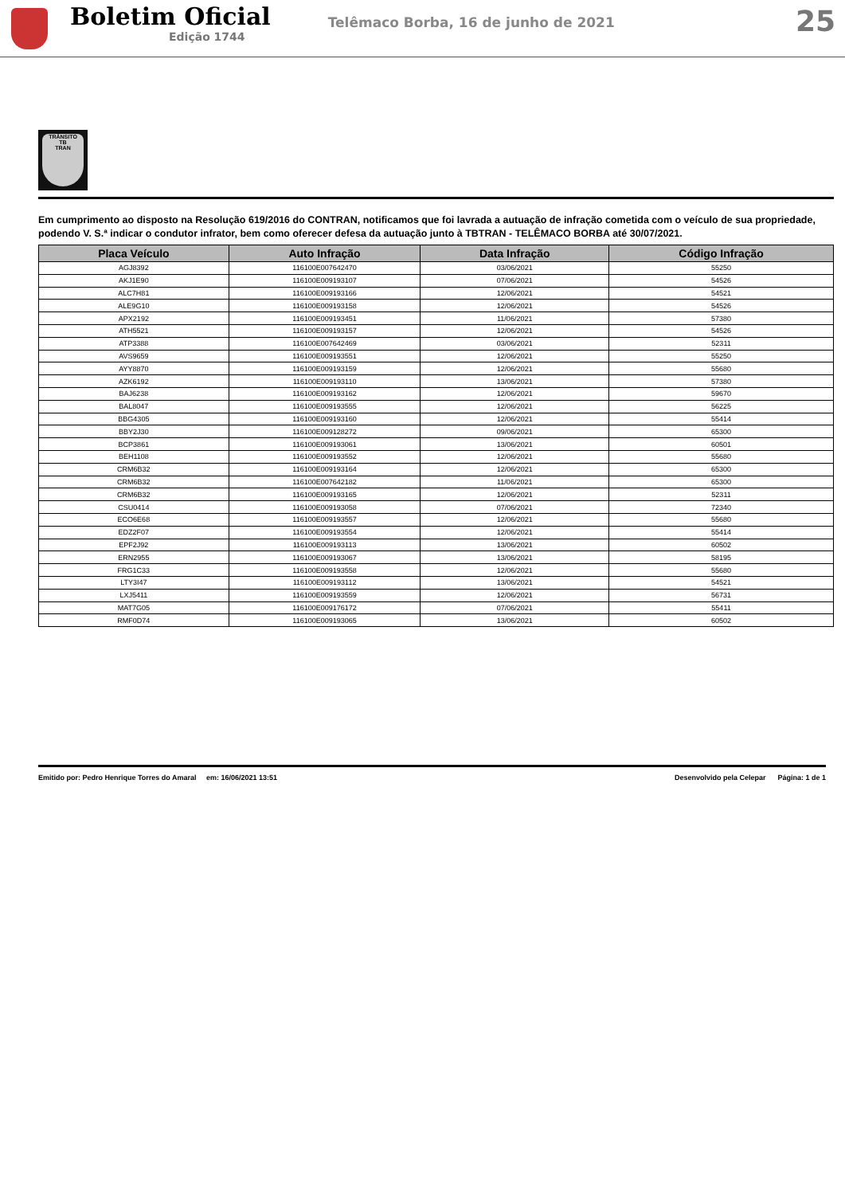Boletim Oficial
Edição 1744
Telêmaco Borba, 16 de junho de 2021
25
TRÂNSITO
TB
TRAN
Em cumprimento ao disposto na Resolução 619/2016 do CONTRAN, notificamos que foi lavrada a autuação de infração cometida com o veículo de sua propriedade, podendo V. S.ª indicar o condutor infrator, bem como oferecer defesa da autuação junto à TBTRAN - TELÊMACO BORBA até 30/07/2021.
| Placa Veículo | Auto Infração | Data Infração | Código Infração |
| --- | --- | --- | --- |
| AGJ8392 | 116100E007642470 | 03/06/2021 | 55250 |
| AKJ1E90 | 116100E009193107 | 07/06/2021 | 54526 |
| ALC7H81 | 116100E009193166 | 12/06/2021 | 54521 |
| ALE9G10 | 116100E009193158 | 12/06/2021 | 54526 |
| APX2192 | 116100E009193451 | 11/06/2021 | 57380 |
| ATH5521 | 116100E009193157 | 12/06/2021 | 54526 |
| ATP3388 | 116100E007642469 | 03/06/2021 | 52311 |
| AVS9659 | 116100E009193551 | 12/06/2021 | 55250 |
| AYY8870 | 116100E009193159 | 12/06/2021 | 55680 |
| AZK6192 | 116100E009193110 | 13/06/2021 | 57380 |
| BAJ6238 | 116100E009193162 | 12/06/2021 | 59670 |
| BAL8047 | 116100E009193555 | 12/06/2021 | 56225 |
| BBG4305 | 116100E009193160 | 12/06/2021 | 55414 |
| BBY2J30 | 116100E009128272 | 09/06/2021 | 65300 |
| BCP3861 | 116100E009193061 | 13/06/2021 | 60501 |
| BEH1108 | 116100E009193552 | 12/06/2021 | 55680 |
| CRM6B32 | 116100E009193164 | 12/06/2021 | 65300 |
| CRM6B32 | 116100E007642182 | 11/06/2021 | 65300 |
| CRM6B32 | 116100E009193165 | 12/06/2021 | 52311 |
| CSU0414 | 116100E009193058 | 07/06/2021 | 72340 |
| ECO6E68 | 116100E009193557 | 12/06/2021 | 55680 |
| EDZ2F07 | 116100E009193554 | 12/06/2021 | 55414 |
| EPF2J92 | 116100E009193113 | 13/06/2021 | 60502 |
| ERN2955 | 116100E009193067 | 13/06/2021 | 58195 |
| FRG1C33 | 116100E009193558 | 12/06/2021 | 55680 |
| LTY3I47 | 116100E009193112 | 13/06/2021 | 54521 |
| LXJ5411 | 116100E009193559 | 12/06/2021 | 56731 |
| MAT7G05 | 116100E009176172 | 07/06/2021 | 55411 |
| RMF0D74 | 116100E009193065 | 13/06/2021 | 60502 |
Emitido por: Pedro Henrique Torres do Amaral em: 16/06/2021 13:51 Desenvolvido pela Celepar Página: 1 de 1